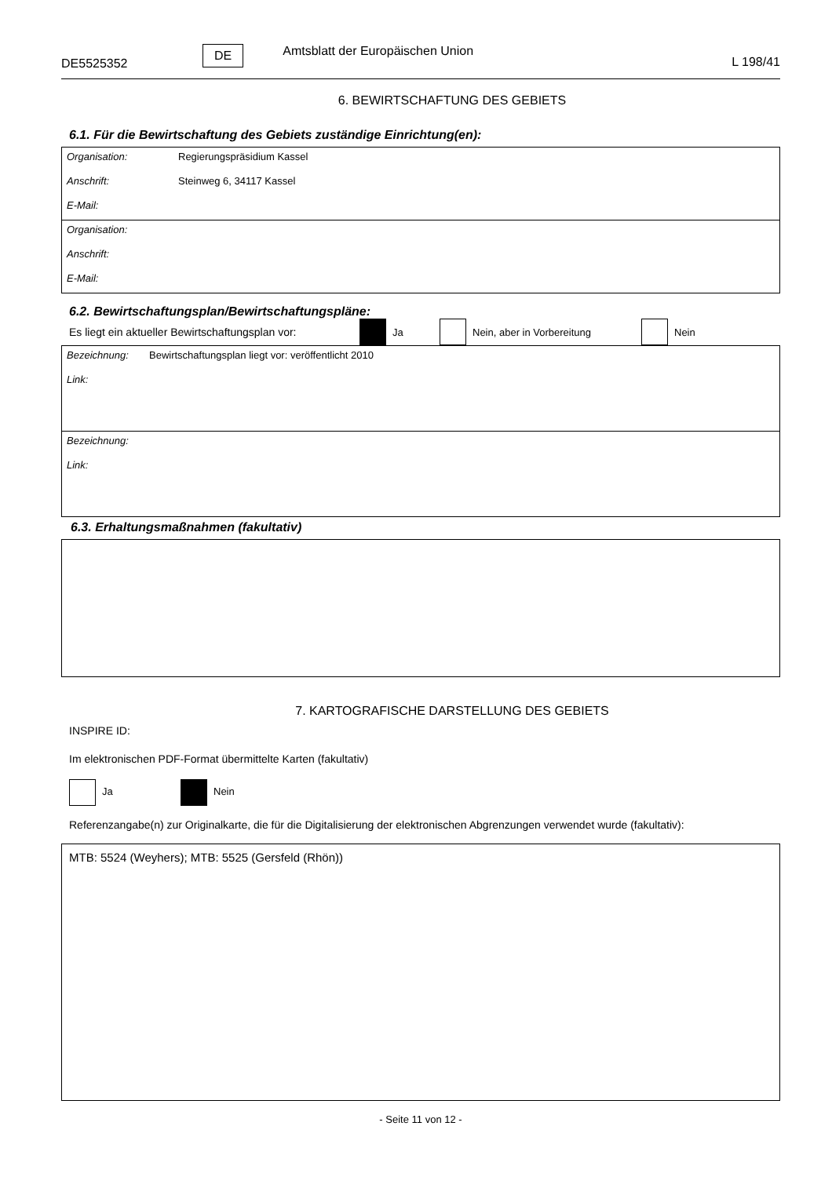DE5525352 DE Amtsblatt der Europäischen Union L 198/41
6. BEWIRTSCHAFTUNG DES GEBIETS
6.1. Für die Bewirtschaftung des Gebiets zuständige Einrichtung(en):
Organisation: Regierungspräsidium Kassel
Anschrift: Steinweg 6, 34117 Kassel
E-Mail:
Organisation:
Anschrift:
E-Mail:
6.2. Bewirtschaftungsplan/Bewirtschaftungspläne:
Es liegt ein aktueller Bewirtschaftungsplan vor: Ja Nein, aber in Vorbereitung Nein
Bezeichnung: Bewirtschaftungsplan liegt vor: veröffentlicht 2010
Link:
Bezeichnung:
Link:
6.3. Erhaltungsmaßnahmen (fakultativ)
7. KARTOGRAFISCHE DARSTELLUNG DES GEBIETS
INSPIRE ID:
Im elektronischen PDF-Format übermittelte Karten (fakultativ)
Ja Nein
Referenzangabe(n) zur Originalkarte, die für die Digitalisierung der elektronischen Abgrenzungen verwendet wurde (fakultativ):
MTB: 5524 (Weyhers); MTB: 5525 (Gersfeld (Rhön))
- Seite 11 von 12 -